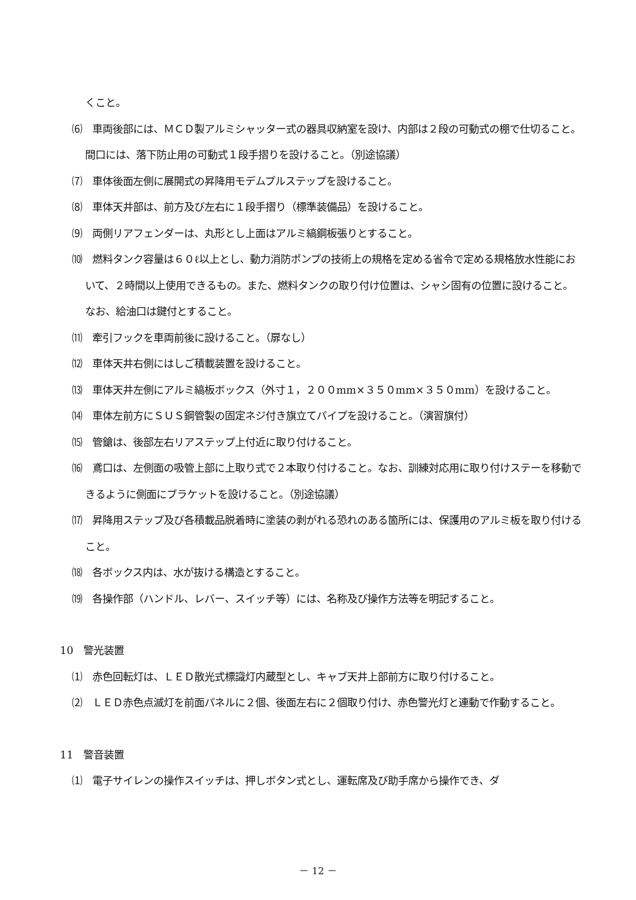くこと。
⑹　車両後部には、ＭＣＤ製アルミシャッター式の器具収納室を設け、内部は２段の可動式の棚で仕切ること。間口には、落下防止用の可動式１段手摺りを設けること。（別途協議）
⑺　車体後面左側に展開式の昇降用モデムプルステップを設けること。
⑻　車体天井部は、前方及び左右に１段手摺り（標準装備品）を設けること。
⑼　両側リアフェンダーは、丸形とし上面はアルミ縞鋼板張りとすること。
⑽　燃料タンク容量は６０ℓ以上とし、動力消防ポンプの技術上の規格を定める省令で定める規格放水性能において、２時間以上使用できるもの。また、燃料タンクの取り付け位置は、シャシ固有の位置に設けること。なお、給油口は鍵付とすること。
⑾　牽引フックを車両前後に設けること。（扉なし）
⑿　車体天井右側にはしご積載装置を設けること。
⒀　車体天井左側にアルミ縞板ボックス（外寸１，２００mm×３５０mm×３５０mm）を設けること。
⒁　車体左前方にＳＵＳ鋼管製の固定ネジ付き旗立てパイプを設けること。（演習旗付）
⒂　管鎗は、後部左右リアステップ上付近に取り付けること。
⒃　鳶口は、左側面の吸管上部に上取り式で２本取り付けること。なお、訓練対応用に取り付けステーを移動できるように側面にブラケットを設けること。（別途協議）
⒄　昇降用ステップ及び各積載品脱着時に塗装の剥がれる恐れのある箇所には、保護用のアルミ板を取り付けること。
⒅　各ボックス内は、水が抜ける構造とすること。
⒆　各操作部（ハンドル、レバー、スイッチ等）には、名称及び操作方法等を明記すること。
10　警光装置
⑴　赤色回転灯は、ＬＥＤ散光式標識灯内蔵型とし、キャブ天井上部前方に取り付けること。
⑵　ＬＥＤ赤色点滅灯を前面パネルに２個、後面左右に２個取り付け、赤色警光灯と連動で作動すること。
11　警音装置
⑴　電子サイレンの操作スイッチは、押しボタン式とし、運転席及び助手席から操作でき、ダ
－ 12 －